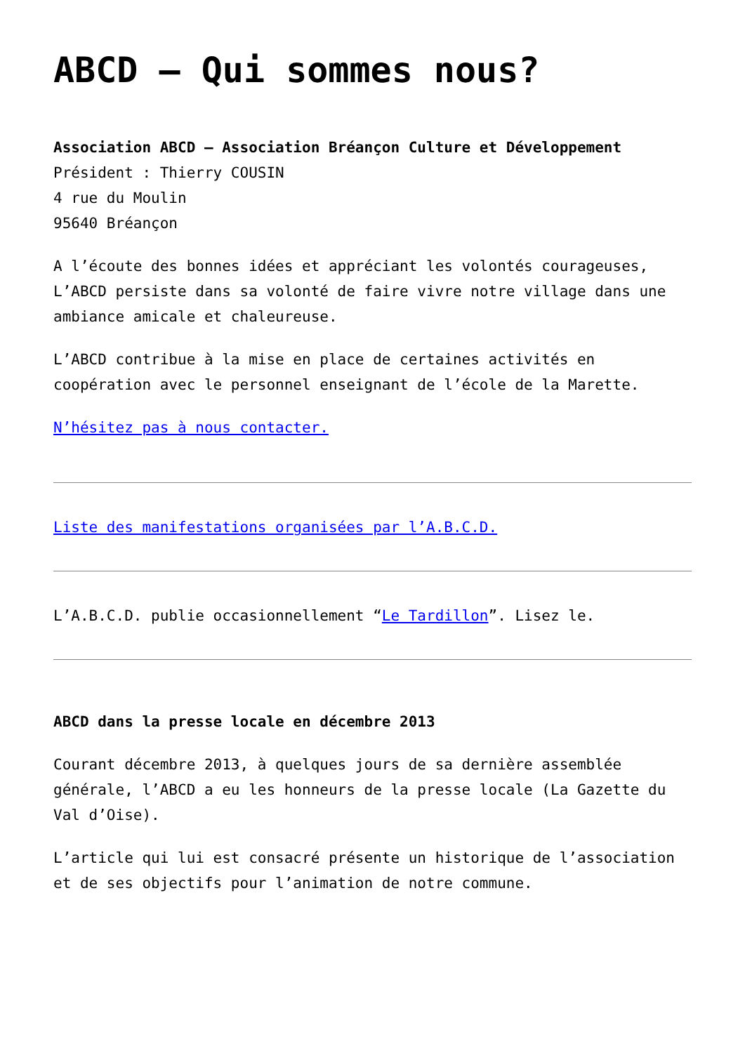ABCD – Qui sommes nous?
Association ABCD – Association Bréançon Culture et Développement
Président : Thierry COUSIN
4 rue du Moulin
95640 Bréançon
A l’écoute des bonnes idées et appréciant les volontés courageuses, L’ABCD persiste dans sa volonté de faire vivre notre village dans une ambiance amicale et chaleureuse.
L’ABCD contribue à la mise en place de certaines activités en coopération avec le personnel enseignant de l’école de la Marette.
N’hésitez pas à nous contacter.
Liste des manifestations organisées par l’A.B.C.D.
L’A.B.C.D. publie occasionnellement “Le Tardillon”. Lisez le.
ABCD dans la presse locale en décembre 2013
Courant décembre 2013, à quelques jours de sa dernière assemblée générale, l’ABCD a eu les honneurs de la presse locale (La Gazette du Val d’Oise).
L’article qui lui est consacré présente un historique de l’association et de ses objectifs pour l’animation de notre commune.